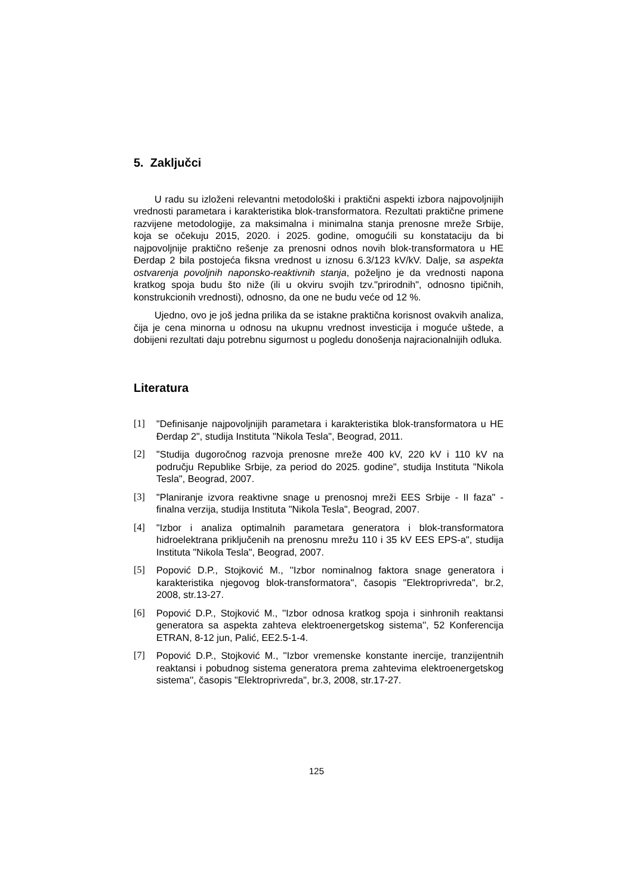5. Zaključci
U radu su izloženi relevantni metodološki i praktični aspekti izbora najpovoljnijih vrednosti parametara i karakteristika blok-transformatora. Rezultati praktične primene razvijene metodologije, za maksimalna i minimalna stanja prenosne mreže Srbije, koja se očekuju 2015, 2020. i 2025. godine, omogućili su konstataciju da bi najpovoljnije praktično rešenje za prenosni odnos novih blok-transformatora u HE Đerdap 2 bila postojeća fiksna vrednost u iznosu 6.3/123 kV/kV. Dalje, sa aspekta ostvarenja povoljnih naponsko-reaktivnih stanja, poželjno je da vrednosti napona kratkog spoja budu što niže (ili u okviru svojih tzv."prirodnih", odnosno tipičnih, konstrukcionih vrednosti), odnosno, da one ne budu veće od 12 %.
Ujedno, ovo je još jedna prilika da se istakne praktična korisnost ovakvih analiza, čija je cena minorna u odnosu na ukupnu vrednost investicija i moguće uštede, a dobijeni rezultati daju potrebnu sigurnost u pogledu donošenja najracionalnijih odluka.
Literatura
[1] "Definisanje najpovoljnijih parametara i karakteristika blok-transformatora u HE Đerdap 2", studija Instituta "Nikola Tesla", Beograd, 2011.
[2] "Studija dugoročnog razvoja prenosne mreže 400 kV, 220 kV i 110 kV na području Republike Srbije, za period do 2025. godine", studija Instituta "Nikola Tesla", Beograd, 2007.
[3] "Planiranje izvora reaktivne snage u prenosnoj mreži EES Srbije - II faza" - finalna verzija, studija Instituta "Nikola Tesla", Beograd, 2007.
[4] "Izbor i analiza optimalnih parametara generatora i blok-transformatora hidroelektrana priključenih na prenosnu mrežu 110 i 35 kV EES EPS-a", studija Instituta "Nikola Tesla", Beograd, 2007.
[5] Popović D.P., Stojković M., ''Izbor nominalnog faktora snage generatora i karakteristika njegovog blok-transformatora'', časopis "Elektroprivreda", br.2, 2008, str.13-27.
[6] Popović D.P., Stojković M., ''Izbor odnosa kratkog spoja i sinhronih reaktansi generatora sa aspekta zahteva elektroenergetskog sistema'', 52 Konferencija ETRAN, 8-12 jun, Palić, EE2.5-1-4.
[7] Popović D.P., Stojković M., ''Izbor vremenske konstante inercije, tranzijentnih reaktansi i pobudnog sistema generatora prema zahtevima elektroenergetskog sistema'', časopis "Elektroprivreda", br.3, 2008, str.17-27.
125